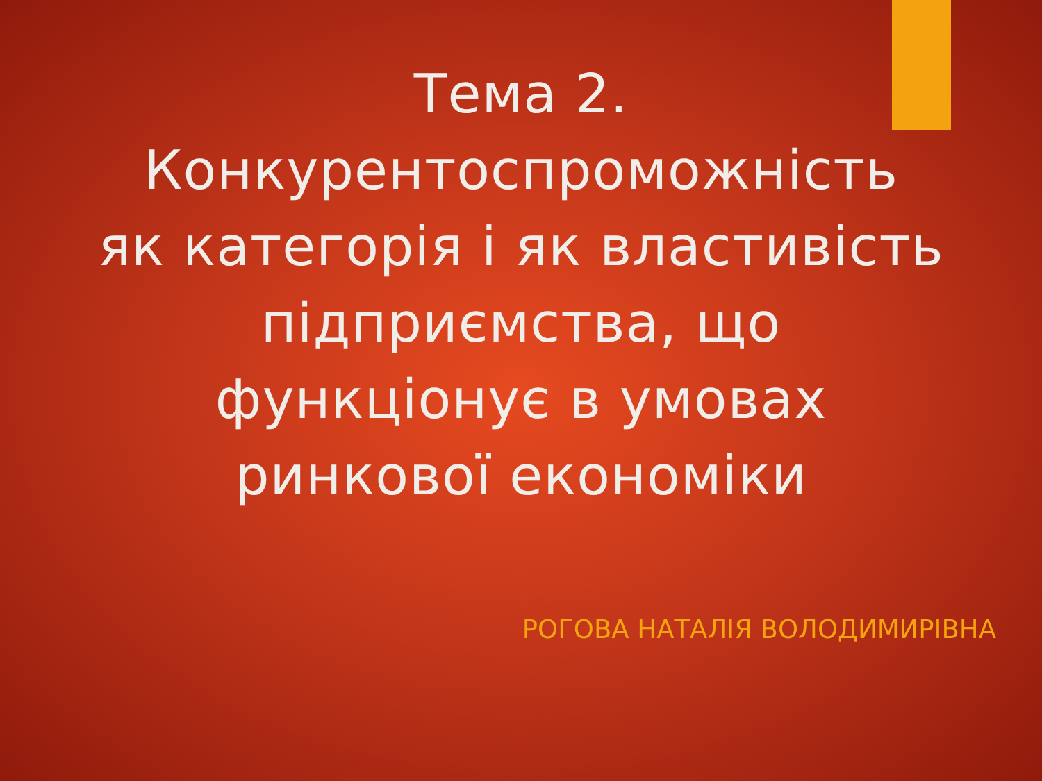Тема 2.
Конкурентоспроможність
як категорія і як властивість
підприємства, що
функціонує в умовах
ринкової економіки
РОГОВА НАТАЛІЯ ВОЛОДИМИРІВНА